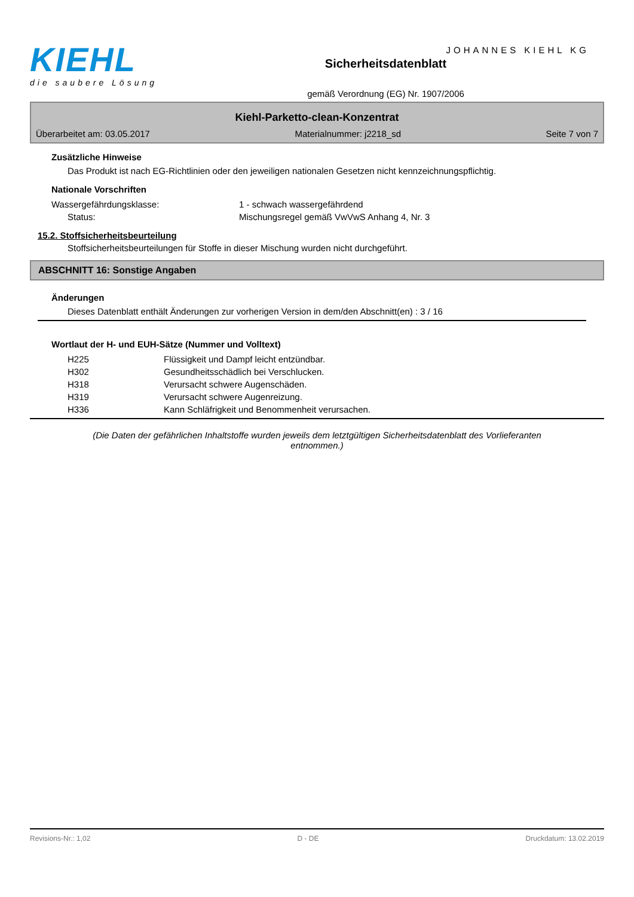KIEHL
die saubere Lösung
Sicherheitsdatenblatt
gemäß Verordnung (EG) Nr. 1907/2006
JOHANNES KIEHL KG
Kiehl-Parketto-clean-Konzentrat
Überarbeitet am: 03.05.2017 Materialnummer: j2218_sd Seite 7 von 7
Zusätzliche Hinweise
Das Produkt ist nach EG-Richtlinien oder den jeweiligen nationalen Gesetzen nicht kennzeichnungspflichtig.
Nationale Vorschriften
| Wassergefährdungsklasse: | 1 - schwach wassergefährdend |
| Status: | Mischungsregel gemäß VwVwS Anhang 4, Nr. 3 |
15.2. Stoffsicherheitsbeurteilung
Stoffsicherheitsbeurteilungen für Stoffe in dieser Mischung wurden nicht durchgeführt.
ABSCHNITT 16: Sonstige Angaben
Änderungen
Dieses Datenblatt enthält Änderungen zur vorherigen Version in dem/den Abschnitt(en) : 3 / 16
Wortlaut der H- und EUH-Sätze (Nummer und Volltext)
| H225 | Flüssigkeit und Dampf leicht entzündbar. |
| H302 | Gesundheitsschädlich bei Verschlucken. |
| H318 | Verursacht schwere Augenschäden. |
| H319 | Verursacht schwere Augenreizung. |
| H336 | Kann Schläfrigkeit und Benommenheit verursachen. |
(Die Daten der gefährlichen Inhaltstoffe wurden jeweils dem letztgültigen Sicherheitsdatenblatt des Vorlieferanten entnommen.)
Revisions-Nr.: 1,02 D - DE Druckdatum: 13.02.2019